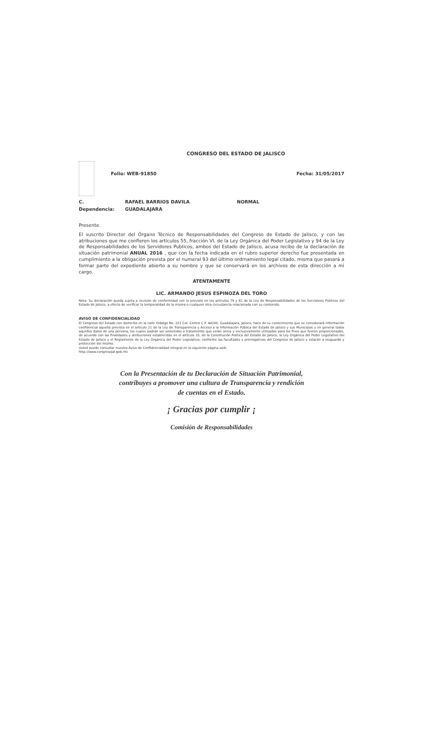CONGRESO DEL ESTADO DE JALISCO
Folio: WEB-91850 Fecha: 31/05/2017
C. RAFAEL BARRIOS DAVILA NORMAL
Dependencia: GUADALAJARA
Presente.
El suscrito Director del Órgano Técnico de Responsabilidades del Congreso de Estado de Jalisco, y con las atribuciones que me confieren los artículos 55, fracción VI, de la Ley Orgánica del Poder Legislativo y 94 de la Ley de Responsabilidades de los Servidores Publicos, ambos del Estado de Jalisco, acusa recibo de la declaración de situación patrimonial ANUAL 2016 , que con la fecha indicada en el rubro superior derecho fue presentada en cumplimiento a la obligación prevista por el numeral 93 del último ordrnamiento legal citado, misma que pasará a formar parte del expediente abierto a su nombre y que se conservará en los archivos de esta dirección a mi cargo.
ATENTAMENTE
LIC. ARMANDO JESUS ESPINOZA DEL TORO
Nota: Su declaración queda sujeta a revision de conformidad con lo previsto en los artículos 79 y 81 de la Ley de Responsabilidades de los Servidores Públicos del Estado de Jalisco, a efecto de verificar la temporalidad de la misma o cualquier otra circustancia relacionada con su contenido.
AVISO DE CONFIDENCIALIDAD
El Congreso del Estado con domicilio en la calle Hidalgo No. 222 Col. Centro C.P. 44100, Guadalajara, Jalisco, hace de su conocimiento que se considerará información confidencial aquella prevista en el artículo 21 de la Ley de Transparencia y Acceso a la Información Pública del Estado de Jalisco y sus Municipios y en general todos aquellos datos de una persona, los cuales podrán ser sometidos a tratamiento que serán única y exclusivamente utilizados para los fines que fueron proporcionados, de acuerdo con las finalidades y atribuciones establecidas en el artículo 35, de la Constitución Política del Estado de Jalisco, la Ley Orgánica del Poder Legislativo del Estado de Jalisco y el Reglamento de la Ley Orgánica del Poder Legislativo, conforme las facultades y prerrogativas del Congreso de Jalisco y estarán a resguardo y protección del mismo.
Usted puede consultar nuestro Aviso de Confidencialidad integral en la siguiente página web:
http://www.congresojal.gob.mx
Con la Presentación de tu Declaración de Situación Patrimonial,
contribuyes a promover una cultura de Transparencia y rendición
de cuentas en el Estado.
¡ Gracias por cumplir ¡
Comisión de Responsabilidades